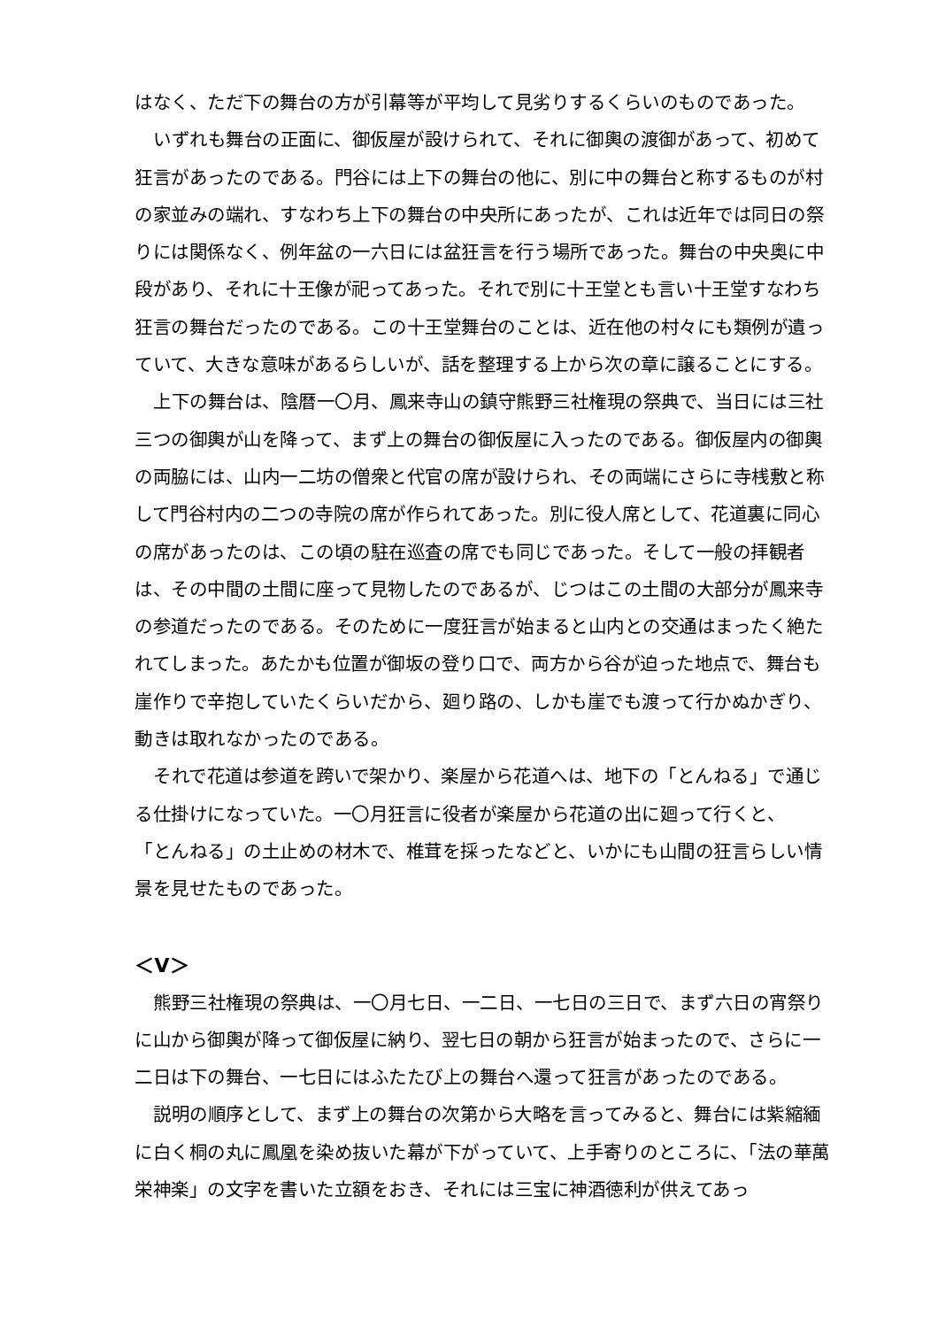はなく、ただ下の舞台の方が引幕等が平均して見劣りするくらいのものであった。
いずれも舞台の正面に、御仮屋が設けられて、それに御輿の渡御があって、初めて狂言があったのである。門谷には上下の舞台の他に、別に中の舞台と称するものが村の家並みの端れ、すなわち上下の舞台の中央所にあったが、これは近年では同日の祭りには関係なく、例年盆の一六日には盆狂言を行う場所であった。舞台の中央奥に中段があり、それに十王像が祀ってあった。それで別に十王堂とも言い十王堂すなわち狂言の舞台だったのである。この十王堂舞台のことは、近在他の村々にも類例が遺っていて、大きな意味があるらしいが、話を整理する上から次の章に譲ることにする。
上下の舞台は、陰暦一〇月、鳳来寺山の鎮守熊野三社権現の祭典で、当日には三社三つの御輿が山を降って、まず上の舞台の御仮屋に入ったのである。御仮屋内の御輿の両脇には、山内一二坊の僧衆と代官の席が設けられ、その両端にさらに寺桟敷と称して門谷村内の二つの寺院の席が作られてあった。別に役人席として、花道裏に同心の席があったのは、この頃の駐在巡査の席でも同じであった。そして一般の拝観者は、その中間の土間に座って見物したのであるが、じつはこの土間の大部分が鳳来寺の参道だったのである。そのために一度狂言が始まると山内との交通はまったく絶たれてしまった。あたかも位置が御坂の登り口で、両方から谷が迫った地点で、舞台も崖作りで辛抱していたくらいだから、廻り路の、しかも崖でも渡って行かぬかぎり、動きは取れなかったのである。
それで花道は参道を跨いで架かり、楽屋から花道へは、地下の「とんねる」で通じる仕掛けになっていた。一〇月狂言に役者が楽屋から花道の出に廻って行くと、
「とんねる」の土止めの材木で、椎茸を採ったなどと、いかにも山間の狂言らしい情景を見せたものであった。
＜V＞
熊野三社権現の祭典は、一〇月七日、一二日、一七日の三日で、まず六日の宵祭りに山から御輿が降って御仮屋に納り、翌七日の朝から狂言が始まったので、さらに一二日は下の舞台、一七日にはふたたび上の舞台へ還って狂言があったのである。
説明の順序として、まず上の舞台の次第から大略を言ってみると、舞台には紫縮緬に白く桐の丸に鳳凰を染め抜いた幕が下がっていて、上手寄りのところに、「法の華萬栄神楽」の文字を書いた立額をおき、それには三宝に神酒徳利が供えてあっ